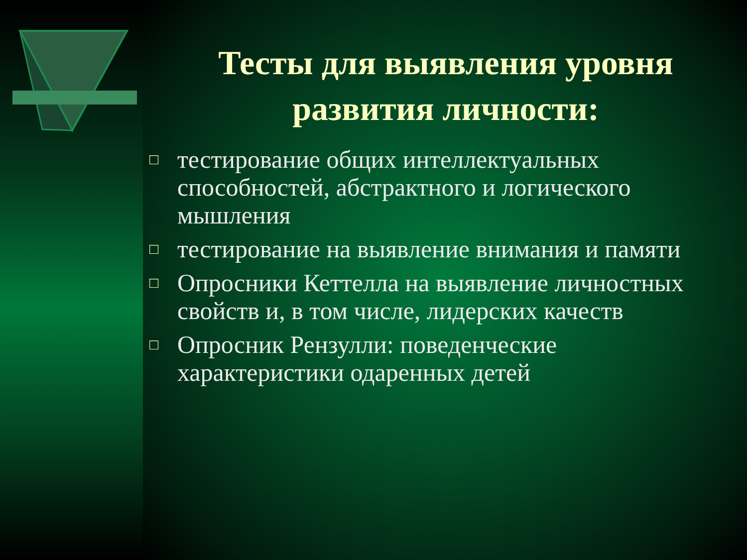Тесты для выявления уровня развития личности:
□ тестирование общих интеллектуальных способностей, абстрактного и логического мышления
□ тестирование на выявление внимания и памяти
□ Опросники Кеттелла на выявление личностных свойств и, в том числе, лидерских качеств
□ Опросник Рензулли: поведенческие характеристики одаренных детей